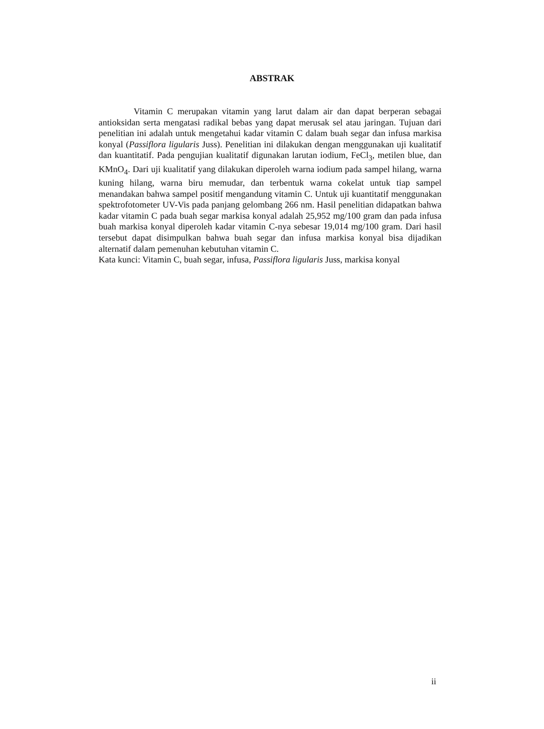ABSTRAK
Vitamin C merupakan vitamin yang larut dalam air dan dapat berperan sebagai antioksidan serta mengatasi radikal bebas yang dapat merusak sel atau jaringan. Tujuan dari penelitian ini adalah untuk mengetahui kadar vitamin C dalam buah segar dan infusa markisa konyal (Passiflora ligularis Juss). Penelitian ini dilakukan dengan menggunakan uji kualitatif dan kuantitatif. Pada pengujian kualitatif digunakan larutan iodium, FeCl<sub>3</sub>, metilen blue, dan KMnO<sub>4</sub>. Dari uji kualitatif yang dilakukan diperoleh warna iodium pada sampel hilang, warna kuning hilang, warna biru memudar, dan terbentuk warna cokelat untuk tiap sampel menandakan bahwa sampel positif mengandung vitamin C. Untuk uji kuantitatif menggunakan spektrofotometer UV-Vis pada panjang gelombang 266 nm. Hasil penelitian didapatkan bahwa kadar vitamin C pada buah segar markisa konyal adalah 25,952 mg/100 gram dan pada infusa buah markisa konyal diperoleh kadar vitamin C-nya sebesar 19,014 mg/100 gram. Dari hasil tersebut dapat disimpulkan bahwa buah segar dan infusa markisa konyal bisa dijadikan alternatif dalam pemenuhan kebutuhan vitamin C.
Kata kunci: Vitamin C, buah segar, infusa, Passiflora ligularis Juss, markisa konyal
ii